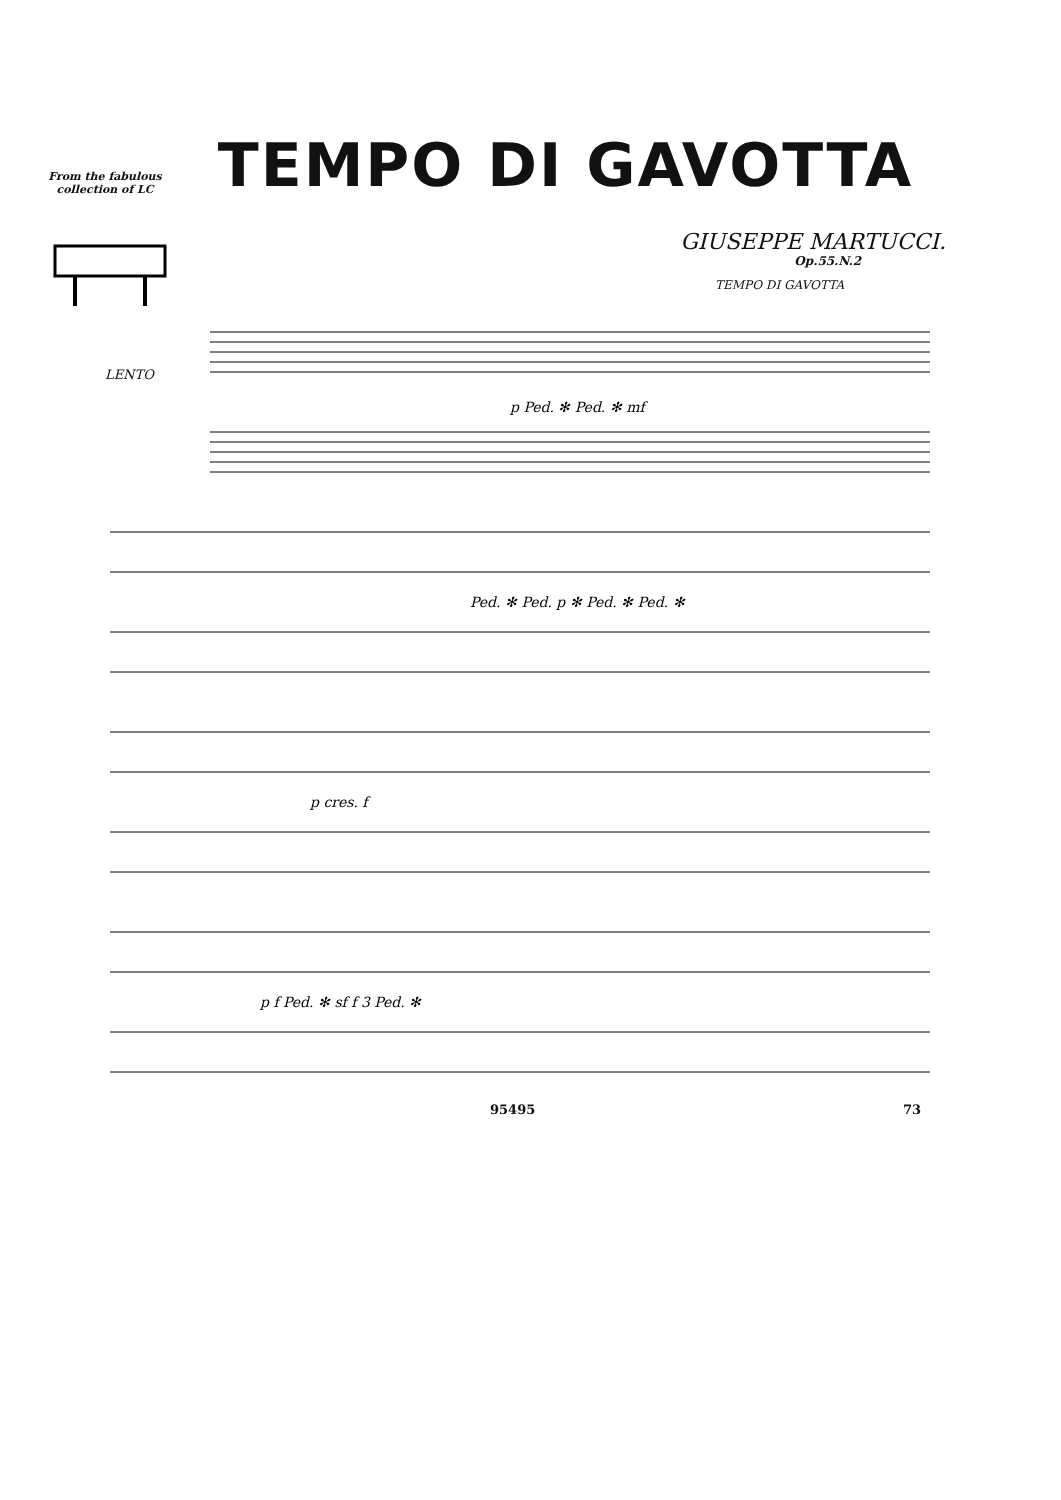TEMPO DI GAVOTTA
From the fabulous collection of LC
GIUSEPPE MARTUCCI.
Op.55.N.2
TEMPO DI GAVOTTA
LENTO
p Ped. ✻ Ped. ✻ mf
Ped. ✻ Ped. p ✻ Ped. ✻ Ped. ✻
p cres. f
p f Ped. ✻ sf f 3 Ped. ✻
95495 73